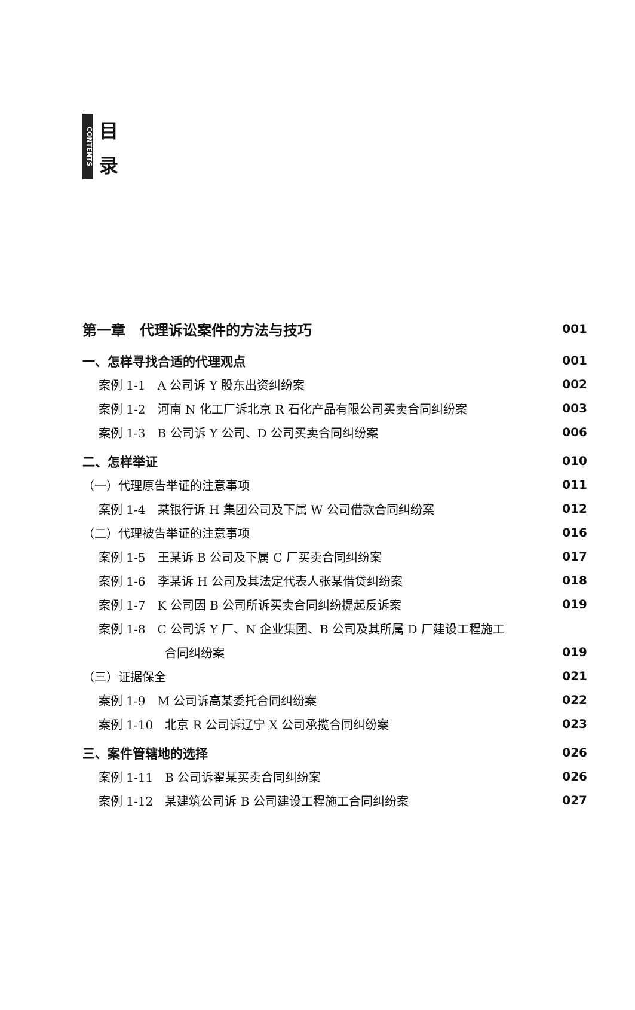CONTENTS
目
录
第一章　代理诉讼案件的方法与技巧 001
一、怎样寻找合适的代理观点 001
案例 1-1　A 公司诉 Y 股东出资纠纷案 002
案例 1-2　河南 N 化工厂诉北京 R 石化产品有限公司买卖合同纠纷案 003
案例 1-3　B 公司诉 Y 公司、D 公司买卖合同纠纷案 006
二、怎样举证 010
（一）代理原告举证的注意事项 011
案例 1-4　某银行诉 H 集团公司及下属 W 公司借款合同纠纷案 012
（二）代理被告举证的注意事项 016
案例 1-5　王某诉 B 公司及下属 C 厂买卖合同纠纷案 017
案例 1-6　李某诉 H 公司及其法定代表人张某借贷纠纷案 018
案例 1-7　K 公司因 B 公司所诉买卖合同纠纷提起反诉案 019
案例 1-8　C 公司诉 Y 厂、N 企业集团、B 公司及其所属 D 厂建设工程施工
合同纠纷案 019
（三）证据保全 021
案例 1-9　M 公司诉高某委托合同纠纷案 022
案例 1-10　北京 R 公司诉辽宁 X 公司承揽合同纠纷案 023
三、案件管辖地的选择 026
案例 1-11　B 公司诉翟某买卖合同纠纷案 026
案例 1-12　某建筑公司诉 B 公司建设工程施工合同纠纷案 027